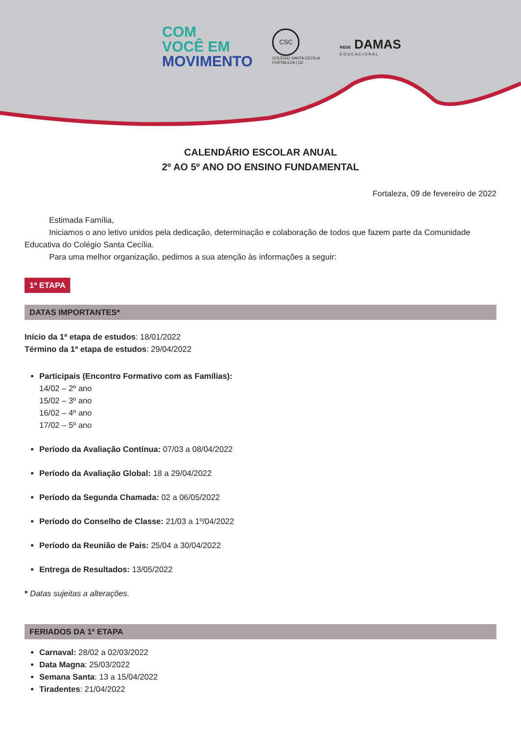COM
VOCÊ EM
MOVIMENTO
CSC
COLÉGIO SANTA CECÍLIA
FORTALEZA | CE
REDE DAMAS
EDUCACIONAL
CALENDÁRIO ESCOLAR ANUAL
2º AO 5º ANO DO ENSINO FUNDAMENTAL
Fortaleza, 09 de fevereiro de 2022
Estimada Família,
Iniciamos o ano letivo unidos pela dedicação, determinação e colaboração de todos que fazem parte da Comunidade Educativa do Colégio Santa Cecília.
Para uma melhor organização, pedimos a sua atenção às informações a seguir:
1ª ETAPA
DATAS IMPORTANTES*
Início da 1ª etapa de estudos: 18/01/2022
Término da 1ª etapa de estudos: 29/04/2022
Participais (Encontro Formativo com as Famílias):
14/02 – 2º ano
15/02 – 3º ano
16/02 – 4º ano
17/02 – 5º ano
Período da Avaliação Contínua: 07/03 a 08/04/2022
Período da Avaliação Global: 18 a 29/04/2022
Período da Segunda Chamada: 02 a 06/05/2022
Período do Conselho de Classe: 21/03 a 1º/04/2022
Período da Reunião de Pais: 25/04 a 30/04/2022
Entrega de Resultados: 13/05/2022
* Datas sujeitas a alterações.
FERIADOS DA 1ª ETAPA
Carnaval: 28/02 a 02/03/2022
Data Magna: 25/03/2022
Semana Santa: 13 a 15/04/2022
Tiradentes: 21/04/2022